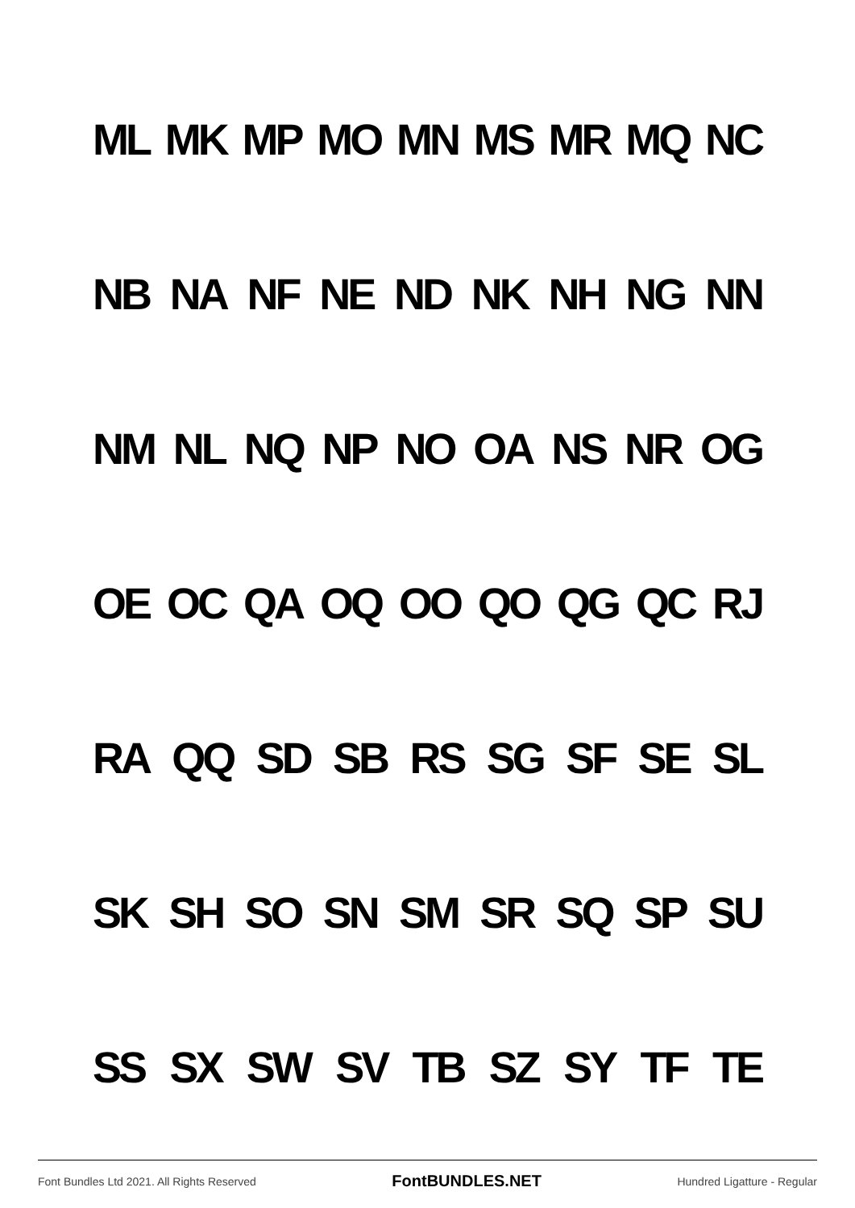ML MK MP MO MN MS MR MQ NC
NB NA NF NE ND NK NH NG NN
NM NL NQ NP NO OA NS NR OG
OE OC QA OQ OO QO QG QC RJ
RA QQ SD SB RS SG SF SE SL
SK SH SO SN SM SR SQ SP SU
SS SX SW SV TB SZ SY TF TE
Font Bundles Ltd 2021. All Rights Reserved FontBUNDLES.NET Hundred Ligatture - Regular